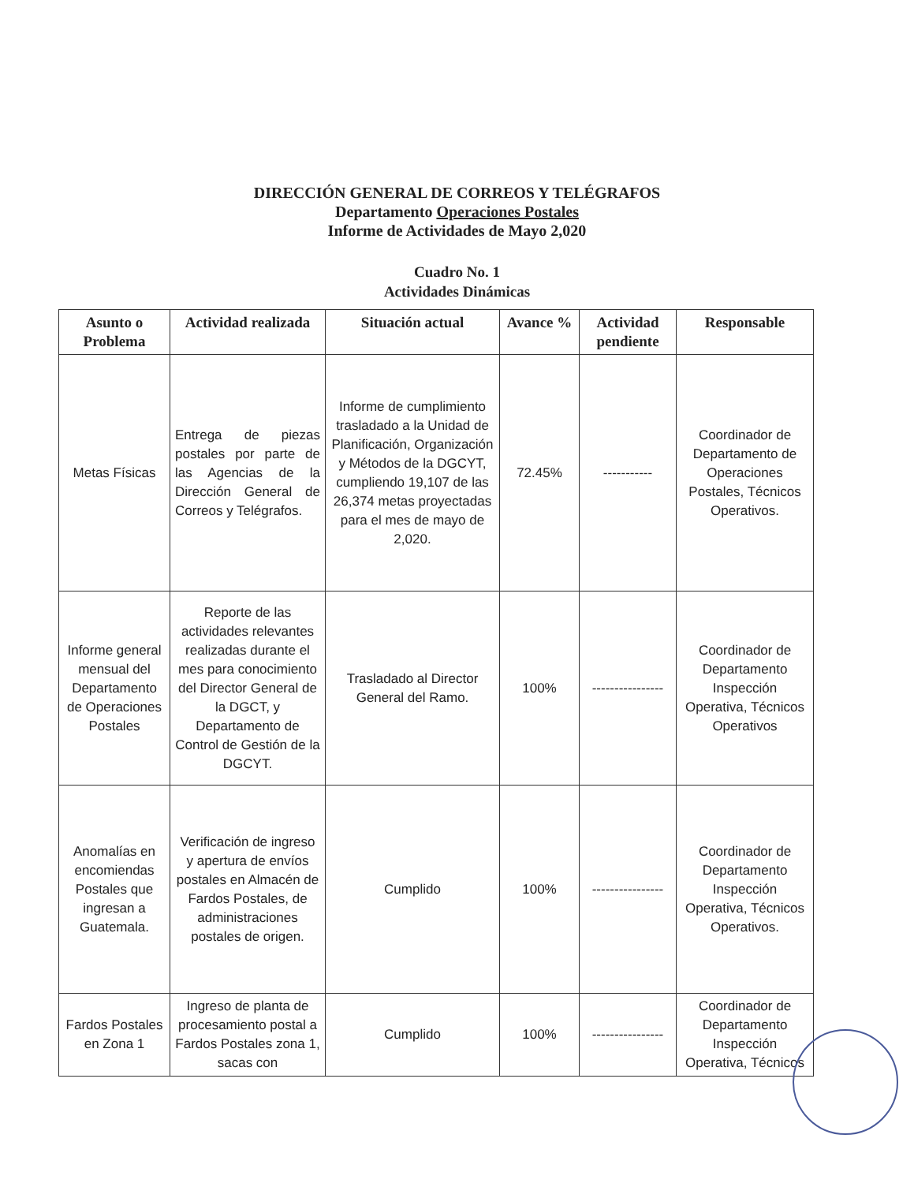DIRECCIÓN GENERAL DE CORREOS Y TELÉGRAFOS
Departamento Operaciones Postales
Informe de Actividades de Mayo 2,020
Cuadro No. 1
Actividades Dinámicas
| Asunto o Problema | Actividad realizada | Situación actual | Avance % | Actividad pendiente | Responsable |
| --- | --- | --- | --- | --- | --- |
| Metas Físicas | Entrega de piezas postales por parte de las Agencias de la Dirección General de Correos y Telégrafos. | Informe de cumplimiento trasladado a la Unidad de Planificación, Organización y Métodos de la DGCYT, cumpliendo 19,107 de las 26,374 metas proyectadas para el mes de mayo de 2,020. | 72.45% | ----------- | Coordinador de Departamento de Operaciones Postales, Técnicos Operativos. |
| Informe general mensual del Departamento de Operaciones Postales | Reporte de las actividades relevantes realizadas durante el mes para conocimiento del Director General de la DGCT, y Departamento de Control de Gestión de la DGCYT. | Trasladado al Director General del Ramo. | 100% | ---------------- | Coordinador de Departamento Inspección Operativa, Técnicos Operativos |
| Anomalías en encomiendas Postales que ingresan a Guatemala. | Verificación de ingreso y apertura de envíos postales en Almacén de Fardos Postales, de administraciones postales de origen. | Cumplido | 100% | ---------------- | Coordinador de Departamento Inspección Operativa, Técnicos Operativos. |
| Fardos Postales en Zona 1 | Ingreso de planta de procesamiento postal a Fardos Postales zona 1, sacas con | Cumplido | 100% | ---------------- | Coordinador de Departamento Inspección Operativa, Técnicos |